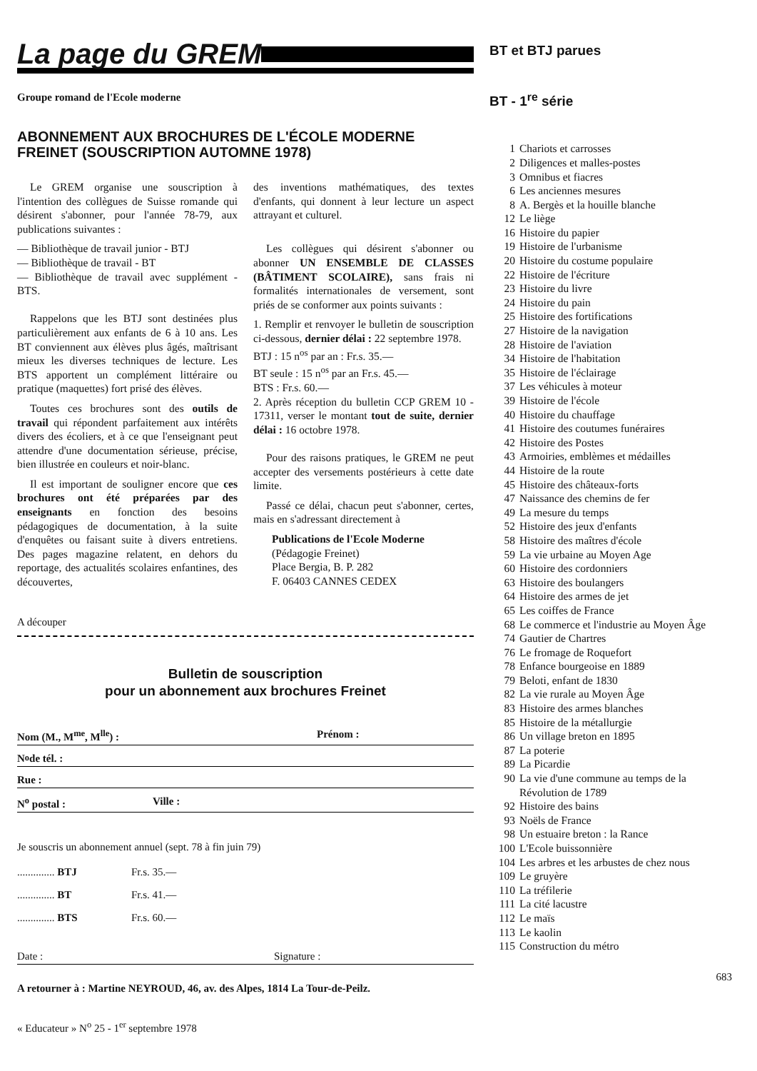La page du GREM
Groupe romand de l'Ecole moderne
ABONNEMENT AUX BROCHURES DE L'ÉCOLE MODERNE FREINET (SOUSCRIPTION AUTOMNE 1978)
Le GREM organise une souscription à l'intention des collègues de Suisse romande qui désirent s'abonner, pour l'année 78-79, aux publications suivantes :
— Bibliothèque de travail junior - BTJ
— Bibliothèque de travail - BT
— Bibliothèque de travail avec supplément - BTS.
Rappelons que les BTJ sont destinées plus particulièrement aux enfants de 6 à 10 ans. Les BT conviennent aux élèves plus âgés, maîtrisant mieux les diverses techniques de lecture. Les BTS apportent un complément littéraire ou pratique (maquettes) fort prisé des élèves.
Toutes ces brochures sont des outils de travail qui répondent parfaitement aux intérêts divers des écoliers, et à ce que l'enseignant peut attendre d'une documentation sérieuse, précise, bien illustrée en couleurs et noir-blanc.
Il est important de souligner encore que ces brochures ont été préparées par des enseignants en fonction des besoins pédagogiques de documentation, à la suite d'enquêtes ou faisant suite à divers entretiens. Des pages magazine relatent, en dehors du reportage, des actualités scolaires enfantines, des découvertes,
des inventions mathématiques, des textes d'enfants, qui donnent à leur lecture un aspect attrayant et culturel.
Les collègues qui désirent s'abonner ou abonner UN ENSEMBLE DE CLASSES (BÂTIMENT SCOLAIRE), sans frais ni formalités internationales de versement, sont priés de se conformer aux points suivants :
1. Remplir et renvoyer le bulletin de souscription ci-dessous, dernier délai : 22 septembre 1978.
BTJ : 15 n<sup>os</sup> par an : Fr.s. 35.—
BT seule : 15 n<sup>os</sup> par an Fr.s. 45.—
BTS : Fr.s. 60.—
2. Après réception du bulletin CCP GREM 10 - 17311, verser le montant tout de suite, dernier délai : 16 octobre 1978.
Pour des raisons pratiques, le GREM ne peut accepter des versements postérieurs à cette date limite.
Passé ce délai, chacun peut s'abonner, certes, mais en s'adressant directement à
Publications de l'Ecole Moderne
(Pédagogie Freinet)
Place Bergia, B. P. 282
F. 06403 CANNES CEDEX
A découper
Bulletin de souscription
pour un abonnement aux brochures Freinet
Nom (M., M<sup>me</sup>, M<sup>lle</sup>) : Prénom :
N<sup>o</sup> de tél. :
Rue :
N<sup>o</sup> postal : Ville :
Je souscris un abonnement annuel (sept. 78 à fin juin 79)
.............. BTJ Fr.s. 35.—
.............. BT Fr.s. 41.—
.............. BTS Fr.s. 60.—
Date : Signature :
A retourner à : Martine NEYROUD, 46, av. des Alpes, 1814 La Tour-de-Peilz.
« Educateur » N<sup>o</sup> 25 - 1<sup>er</sup> septembre 1978
BT et BTJ parues
BT - 1<sup>re</sup> série
1 Chariots et carrosses
2 Diligences et malles-postes
3 Omnibus et fiacres
6 Les anciennes mesures
8 A. Bergès et la houille blanche
12 Le liège
16 Histoire du papier
19 Histoire de l'urbanisme
20 Histoire du costume populaire
22 Histoire de l'écriture
23 Histoire du livre
24 Histoire du pain
25 Histoire des fortifications
27 Histoire de la navigation
28 Histoire de l'aviation
34 Histoire de l'habitation
35 Histoire de l'éclairage
37 Les véhicules à moteur
39 Histoire de l'école
40 Histoire du chauffage
41 Histoire des coutumes funéraires
42 Histoire des Postes
43 Armoiries, emblèmes et médailles
44 Histoire de la route
45 Histoire des châteaux-forts
47 Naissance des chemins de fer
49 La mesure du temps
52 Histoire des jeux d'enfants
58 Histoire des maîtres d'école
59 La vie urbaine au Moyen Age
60 Histoire des cordonniers
63 Histoire des boulangers
64 Histoire des armes de jet
65 Les coiffes de France
68 Le commerce et l'industrie au Moyen Âge
74 Gautier de Chartres
76 Le fromage de Roquefort
78 Enfance bourgeoise en 1889
79 Beloti, enfant de 1830
82 La vie rurale au Moyen Âge
83 Histoire des armes blanches
85 Histoire de la métallurgie
86 Un village breton en 1895
87 La poterie
89 La Picardie
90 La vie d'une commune au temps de la Révolution de 1789
92 Histoire des bains
93 Noëls de France
98 Un estuaire breton : la Rance
100 L'Ecole buissonnière
104 Les arbres et les arbustes de chez nous
109 Le gruyère
110 La tréfilerie
111 La cité lacustre
112 Le maïs
113 Le kaolin
115 Construction du métro
683